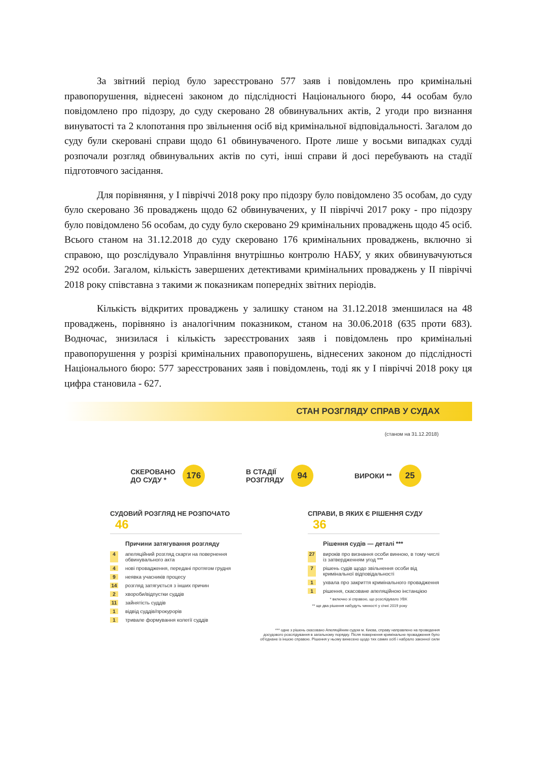За звітний період було зареєстровано 577 заяв і повідомлень про кримінальні правопорушення, віднесені законом до підслідності Національного бюро, 44 особам було повідомлено про підозру, до суду скеровано 28 обвинувальних актів, 2 угоди про визнання винуватості та 2 клопотання про звільнення осіб від кримінальної відповідальності. Загалом до суду були скеровані справи щодо 61 обвинуваченого. Проте лише у восьми випадках судді розпочали розгляд обвинувальних актів по суті, інші справи й досі перебувають на стадії підготовчого засідання.
Для порівняння, у І півріччі 2018 року про підозру було повідомлено 35 особам, до суду було скеровано 36 проваджень щодо 62 обвинувачених, у ІІ півріччі 2017 року - про підозру було повідомлено 56 особам, до суду було скеровано 29 кримінальних проваджень щодо 45 осіб. Всього станом на 31.12.2018 до суду скеровано 176 кримінальних проваджень, включно зі справою, що розслідувало Управління внутрішньо контролю НАБУ, у яких обвинувачуються 292 особи. Загалом, кількість завершених детективами кримінальних проваджень у ІІ півріччі 2018 року співставна з такими ж показникам попередніх звітних періодів.
Кількість відкритих проваджень у залишку станом на 31.12.2018 зменшилася на 48 проваджень, порівняно із аналогічним показником, станом на 30.06.2018 (635 проти 683). Водночас, знизилася і кількість зареєстрованих заяв і повідомлень про кримінальні правопорушення у розрізі кримінальних правопорушень, віднесених законом до підслідності Національного бюро: 577 зареєстрованих заяв і повідомлень, тоді як у І півріччі 2018 року ця цифра становила - 627.
СТАН РОЗГЛЯДУ СПРАВ У СУДАХ
(станом на 31.12.2018)
СКЕРОВАНО
ДО СУДУ *
176
В СТАДІЇ
РОЗГЛЯДУ
94
ВИРОКИ **
25
СУДОВИЙ РОЗГЛЯД НЕ РОЗПОЧАТО 46
Причини затягування розгляду
4 апеляційний розгляд скарги на повернення обвинувального акта
4 нові провадження, передані протягом грудня
9 неявка учасників процесу
14 розгляд затягується з інших причин
2 хвороби/відпустки суддів
11 зайнятість суддів
1 відвід суддів/прокурорів
1 тривале формування колегії суддів
СПРАВИ, В ЯКИХ Є РІШЕННЯ СУДУ 36
Рішення судів — деталі ***
27 вироків про визнання особи винною, в тому числі із затвердженням угод ***
7 рішень судів щодо звільнення особи від кримінальної відповідальності
1 ухвала про закриття кримінального провадження
1 рішення, скасоване апеляційною інстанцією
* включно зі справою, що розслідувало УВК
** ще два рішення набудуть чинності у січні 2019 року
*** одне з рішень скасовано Апеляційним судом м. Києва, справу направлено на проведення
досудового розслідування в загальному порядку. Після повернення кримінальне провадження було
об'єднане із іншою справою. Рішення у ньому винесено щодо тих самих осіб і набрало законної сили